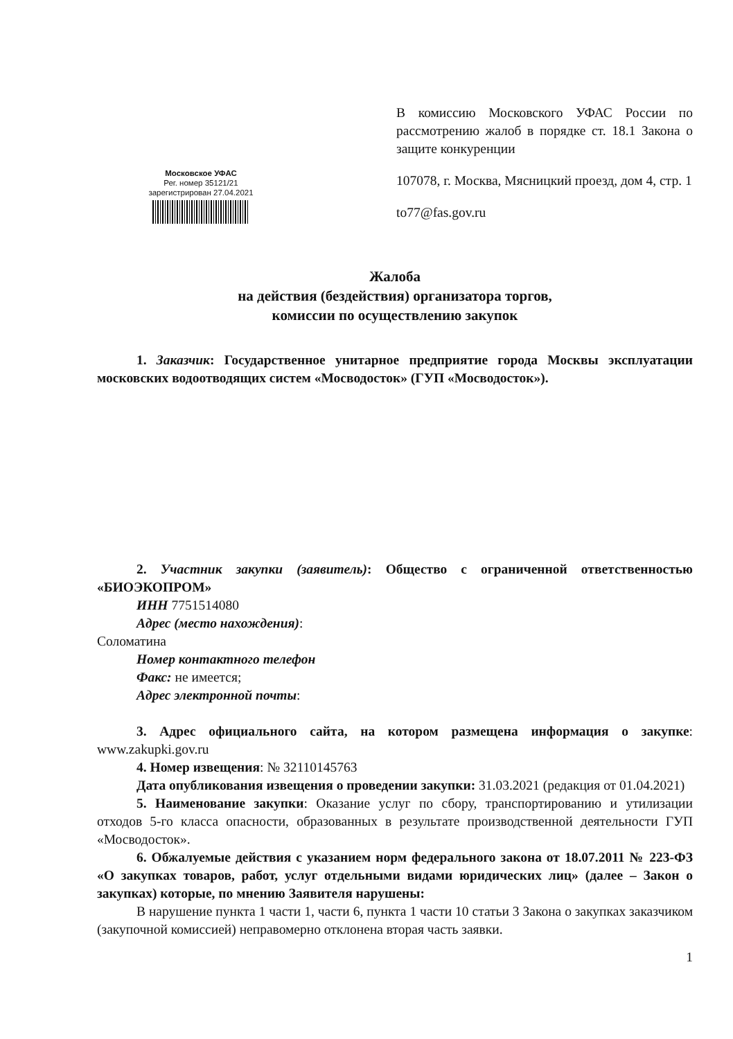В комиссию Московского УФАС России по рассмотрению жалоб в порядке ст. 18.1 Закона о защите конкуренции
107078, г. Москва, Мясницкий проезд, дом 4, стр. 1
to77@fas.gov.ru
Московское УФАС
Рег. номер 35121/21
зарегистрирован 27.04.2021
Жалоба
на действия (бездействия) организатора торгов,
комиссии по осуществлению закупок
1. Заказчик: Государственное унитарное предприятие города Москвы эксплуатации московских водоотводящих систем «Мосводосток» (ГУП «Мосводосток»).
2. Участник закупки (заявитель): Общество с ограниченной ответственностью «БИОЭКОПРОМ»
ИНН 7751514080
Адрес (место нахождения):
Соломатина
Номер контактного телефон
Факс: не имеется;
Адрес электронной почты:
3. Адрес официального сайта, на котором размещена информация о закупке: www.zakupki.gov.ru
4. Номер извещения: № 32110145763
Дата опубликования извещения о проведении закупки: 31.03.2021 (редакция от 01.04.2021)
5. Наименование закупки: Оказание услуг по сбору, транспортированию и утилизации отходов 5-го класса опасности, образованных в результате производственной деятельности ГУП «Мосводосток».
6. Обжалуемые действия с указанием норм федерального закона от 18.07.2011 № 223-ФЗ «О закупках товаров, работ, услуг отдельными видами юридических лиц» (далее – Закон о закупках) которые, по мнению Заявителя нарушены:
В нарушение пункта 1 части 1, части 6, пункта 1 части 10 статьи 3 Закона о закупках заказчиком (закупочной комиссией) неправомерно отклонена вторая часть заявки.
1